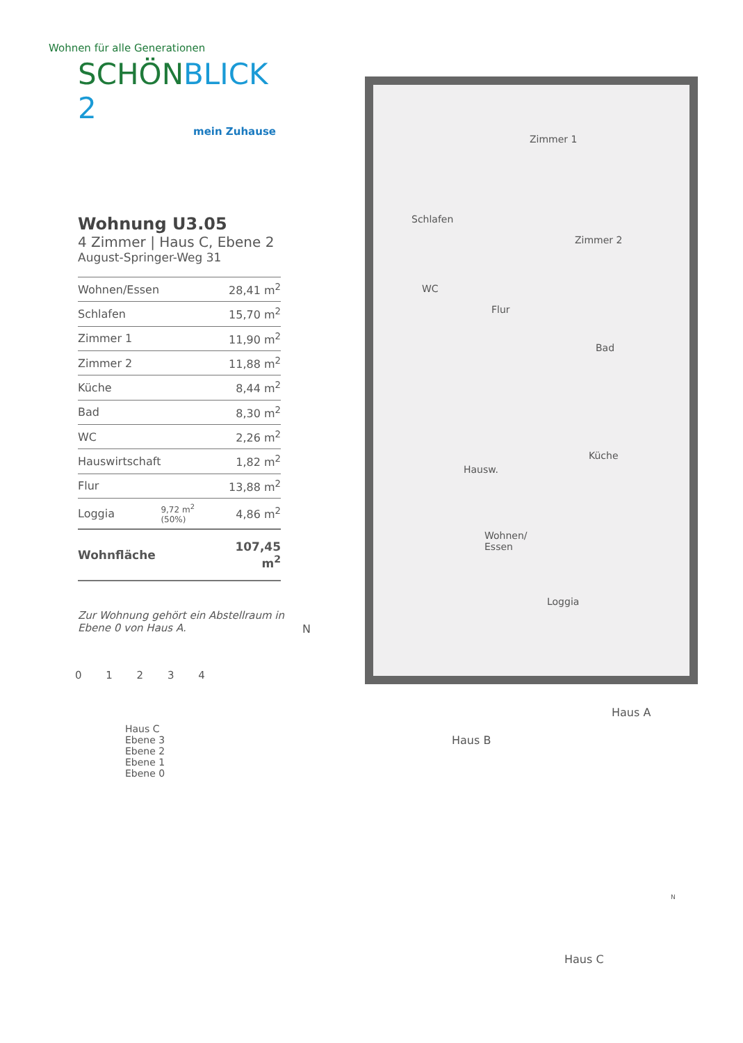Wohnen für alle Generationen
SCHÖNBLICK 2
mein Zuhause
Wohnung U3.05
4 Zimmer | Haus C, Ebene 2
August-Springer-Weg 31
| Wohnen/Essen | | 28,41 m<sup>2</sup> |
| Schlafen | | 15,70 m<sup>2</sup> |
| Zimmer 1 | | 11,90 m<sup>2</sup> |
| Zimmer 2 | | 11,88 m<sup>2</sup> |
| Küche | | 8,44 m<sup>2</sup> |
| Bad | | 8,30 m<sup>2</sup> |
| WC | | 2,26 m<sup>2</sup> |
| Hauswirtschaft | | 1,82 m<sup>2</sup> |
| Flur | | 13,88 m<sup>2</sup> |
| Loggia | 9,72 m<sup>2</sup> (50%) | 4,86 m<sup>2</sup> |
| Wohnfläche | | 107,45 m<sup>2</sup> |
Zur Wohnung gehört ein Abstellraum in Ebene 0 von Haus A.
0 1 2 3 4
Schlafen
Zimmer 1
Zimmer 2
WC
Flur
Bad
Hausw.
Küche
Wohnen/
Essen
Loggia
N
Haus C
Ebene 3
Ebene 2
Ebene 1
Ebene 0
Haus A
Haus B
Haus C
N